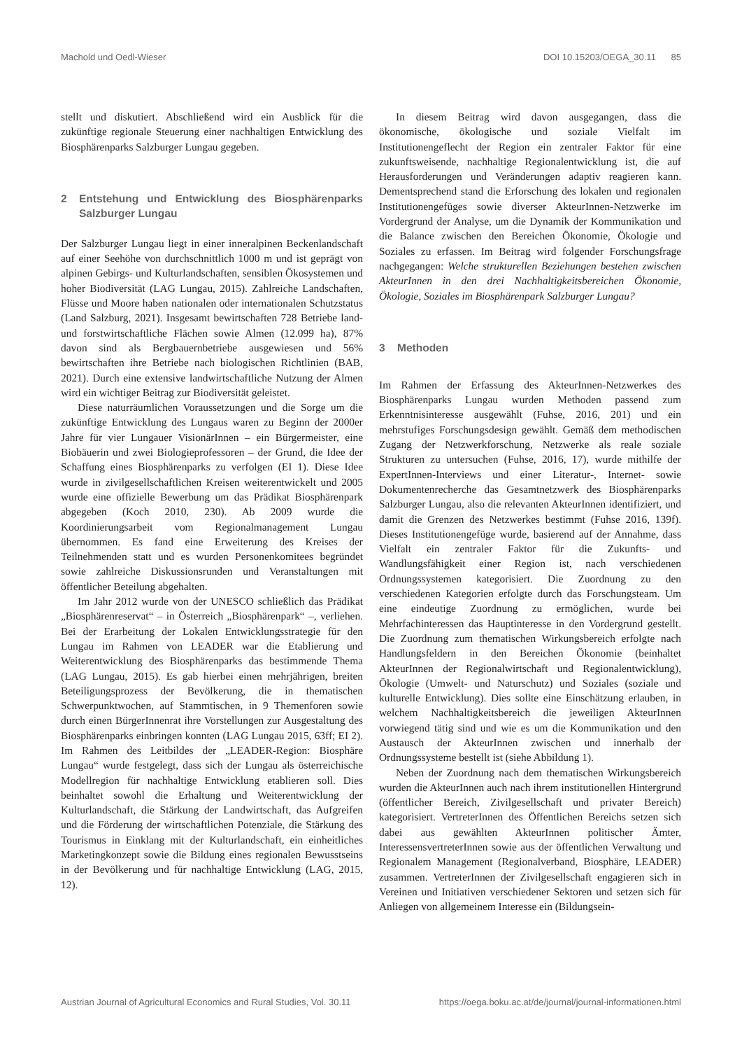Machold und Oedl-Wieser DOI 10.15203/OEGA_30.11 85
stellt und diskutiert. Abschließend wird ein Ausblick für die zukünftige regionale Steuerung einer nachhaltigen Entwicklung des Biosphärenparks Salzburger Lungau gegeben.
2 Entstehung und Entwicklung des Biosphärenparks Salzburger Lungau
Der Salzburger Lungau liegt in einer inneralpinen Beckenlandschaft auf einer Seehöhe von durchschnittlich 1000 m und ist geprägt von alpinen Gebirgs- und Kulturlandschaften, sensiblen Ökosystemen und hoher Biodiversität (LAG Lungau, 2015). Zahlreiche Landschaften, Flüsse und Moore haben nationalen oder internationalen Schutzstatus (Land Salzburg, 2021). Insgesamt bewirtschaften 728 Betriebe land- und forstwirtschaftliche Flächen sowie Almen (12.099 ha), 87% davon sind als Bergbauernbetriebe ausgewiesen und 56% bewirtschaften ihre Betriebe nach biologischen Richtlinien (BAB, 2021). Durch eine extensive landwirtschaftliche Nutzung der Almen wird ein wichtiger Beitrag zur Biodiversität geleistet.
Diese naturräumlichen Voraussetzungen und die Sorge um die zukünftige Entwicklung des Lungaus waren zu Beginn der 2000er Jahre für vier Lungauer VisionärInnen – ein Bürgermeister, eine Biobäuerin und zwei Biologieprofessoren – der Grund, die Idee der Schaffung eines Biosphärenparks zu verfolgen (EI 1). Diese Idee wurde in zivilgesellschaftlichen Kreisen weiterentwickelt und 2005 wurde eine offizielle Bewerbung um das Prädikat Biosphärenpark abgegeben (Koch 2010, 230). Ab 2009 wurde die Koordinierungsarbeit vom Regionalmanagement Lungau übernommen. Es fand eine Erweiterung des Kreises der Teilnehmenden statt und es wurden Personenkomitees begründet sowie zahlreiche Diskussionsrunden und Veranstaltungen mit öffentlicher Beteilung abgehalten.
Im Jahr 2012 wurde von der UNESCO schließlich das Prädikat „Biosphärenreservat“ – in Österreich „Biosphärenpark“ –, verliehen. Bei der Erarbeitung der Lokalen Entwicklungsstrategie für den Lungau im Rahmen von LEADER war die Etablierung und Weiterentwicklung des Biosphärenparks das bestimmende Thema (LAG Lungau, 2015). Es gab hierbei einen mehrjährigen, breiten Beteiligungsprozess der Bevölkerung, die in thematischen Schwerpunktwochen, auf Stammtischen, in 9 Themenforen sowie durch einen BürgerInnenrat ihre Vorstellungen zur Ausgestaltung des Biosphärenparks einbringen konnten (LAG Lungau 2015, 63ff; EI 2). Im Rahmen des Leitbildes der „LEADER-Region: Biosphäre Lungau“ wurde festgelegt, dass sich der Lungau als österreichische Modellregion für nachhaltige Entwicklung etablieren soll. Dies beinhaltet sowohl die Erhaltung und Weiterentwicklung der Kulturlandschaft, die Stärkung der Landwirtschaft, das Aufgreifen und die Förderung der wirtschaftlichen Potenziale, die Stärkung des Tourismus in Einklang mit der Kulturlandschaft, ein einheitliches Marketingkonzept sowie die Bildung eines regionalen Bewusstseins in der Bevölkerung und für nachhaltige Entwicklung (LAG, 2015, 12).
In diesem Beitrag wird davon ausgegangen, dass die ökonomische, ökologische und soziale Vielfalt im Institutionengeflecht der Region ein zentraler Faktor für eine zukunftsweisende, nachhaltige Regionalentwicklung ist, die auf Herausforderungen und Veränderungen adaptiv reagieren kann. Dementsprechend stand die Erforschung des lokalen und regionalen Institutionengefüges sowie diverser AkteurInnen-Netzwerke im Vordergrund der Analyse, um die Dynamik der Kommunikation und die Balance zwischen den Bereichen Ökonomie, Ökologie und Soziales zu erfassen. Im Beitrag wird folgender Forschungsfrage nachgegangen: Welche strukturellen Beziehungen bestehen zwischen AkteurInnen in den drei Nachhaltigkeitsbereichen Ökonomie, Ökologie, Soziales im Biosphärenpark Salzburger Lungau?
3 Methoden
Im Rahmen der Erfassung des AkteurInnen-Netzwerkes des Biosphärenparks Lungau wurden Methoden passend zum Erkenntnisinteresse ausgewählt (Fuhse, 2016, 201) und ein mehrstufiges Forschungsdesign gewählt. Gemäß dem methodischen Zugang der Netzwerkforschung, Netzwerke als reale soziale Strukturen zu untersuchen (Fuhse, 2016, 17), wurde mithilfe der ExpertInnen-Interviews und einer Literatur-, Internet- sowie Dokumentenrecherche das Gesamtnetzwerk des Biosphärenparks Salzburger Lungau, also die relevanten AkteurInnen identifiziert, und damit die Grenzen des Netzwerkes bestimmt (Fuhse 2016, 139f). Dieses Institutionengefüge wurde, basierend auf der Annahme, dass Vielfalt ein zentraler Faktor für die Zukunfts- und Wandlungsfähigkeit einer Region ist, nach verschiedenen Ordnungssystemen kategorisiert. Die Zuordnung zu den verschiedenen Kategorien erfolgte durch das Forschungsteam. Um eine eindeutige Zuordnung zu ermöglichen, wurde bei Mehrfachinteressen das Hauptinteresse in den Vordergrund gestellt. Die Zuordnung zum thematischen Wirkungsbereich erfolgte nach Handlungsfeldern in den Bereichen Ökonomie (beinhaltet AkteurInnen der Regionalwirtschaft und Regionalentwicklung), Ökologie (Umwelt- und Naturschutz) und Soziales (soziale und kulturelle Entwicklung). Dies sollte eine Einschätzung erlauben, in welchem Nachhaltigkeitsbereich die jeweiligen AkteurInnen vorwiegend tätig sind und wie es um die Kommunikation und den Austausch der AkteurInnen zwischen und innerhalb der Ordnungssysteme bestellt ist (siehe Abbildung 1).
Neben der Zuordnung nach dem thematischen Wirkungsbereich wurden die AkteurInnen auch nach ihrem institutionellen Hintergrund (öffentlicher Bereich, Zivilgesellschaft und privater Bereich) kategorisiert. VertreterInnen des Öffentlichen Bereichs setzen sich dabei aus gewählten AkteurInnen politischer Ämter, InteressensvertreterInnen sowie aus der öffentlichen Verwaltung und Regionalem Management (Regionalverband, Biosphäre, LEADER) zusammen. VertreterInnen der Zivilgesellschaft engagieren sich in Vereinen und Initiativen verschiedener Sektoren und setzen sich für Anliegen von allgemeinem Interesse ein (Bildungsein-
Austrian Journal of Agricultural Economics and Rural Studies, Vol. 30.11 https://oega.boku.ac.at/de/journal/journal-informationen.html